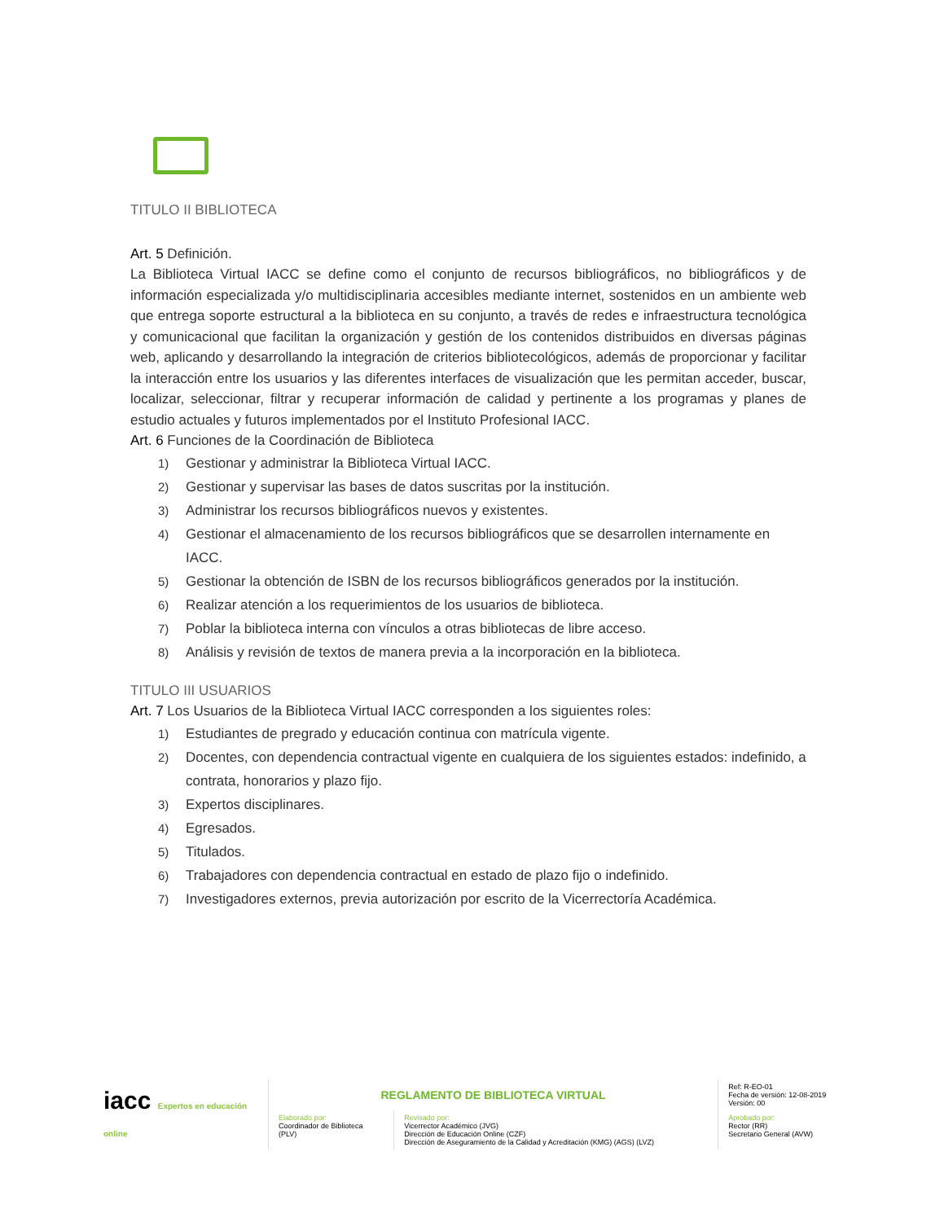TITULO II BIBLIOTECA
Art. 5 Definición.
La Biblioteca Virtual IACC se define como el conjunto de recursos bibliográficos, no bibliográficos y de información especializada y/o multidisciplinaria accesibles mediante internet, sostenidos en un ambiente web que entrega soporte estructural a la biblioteca en su conjunto, a través de redes e infraestructura tecnológica y comunicacional que facilitan la organización y gestión de los contenidos distribuidos en diversas páginas web, aplicando y desarrollando la integración de criterios bibliotecológicos, además de proporcionar y facilitar la interacción entre los usuarios y las diferentes interfaces de visualización que les permitan acceder, buscar, localizar, seleccionar, filtrar y recuperar información de calidad y pertinente a los programas y planes de estudio actuales y futuros implementados por el Instituto Profesional IACC.
Art. 6 Funciones de la Coordinación de Biblioteca
1) Gestionar y administrar la Biblioteca Virtual IACC.
2) Gestionar y supervisar las bases de datos suscritas por la institución.
3) Administrar los recursos bibliográficos nuevos y existentes.
4) Gestionar el almacenamiento de los recursos bibliográficos que se desarrollen internamente en IACC.
5) Gestionar la obtención de ISBN de los recursos bibliográficos generados por la institución.
6) Realizar atención a los requerimientos de los usuarios de biblioteca.
7) Poblar la biblioteca interna con vínculos a otras bibliotecas de libre acceso.
8) Análisis y revisión de textos de manera previa a la incorporación en la biblioteca.
TITULO III USUARIOS
Art. 7 Los Usuarios de la Biblioteca Virtual IACC corresponden a los siguientes roles:
1) Estudiantes de pregrado y educación continua con matrícula vigente.
2) Docentes, con dependencia contractual vigente en cualquiera de los siguientes estados: indefinido, a contrata, honorarios y plazo fijo.
3) Expertos disciplinares.
4) Egresados.
5) Titulados.
6) Trabajadores con dependencia contractual en estado de plazo fijo o indefinido.
7) Investigadores externos, previa autorización por escrito de la Vicerrectoría Académica.
| iacc Expertos en educación online | REGLAMENTO DE BIBLIOTECA VIRTUAL | | Ref: R-EO-01 Fecha de versión: 12-08-2019 Versión: 00 |
| | Elaborado por: Coordinador de Biblioteca (PLV) | Revisado por: Vicerrector Académico (JVG) Dirección de Educación Online (CZF) Dirección de Aseguramiento de la Calidad y Acreditación (KMG) (AGS) (LVZ) | Aprobado por: Rector (RR) Secretario General (AVW) |